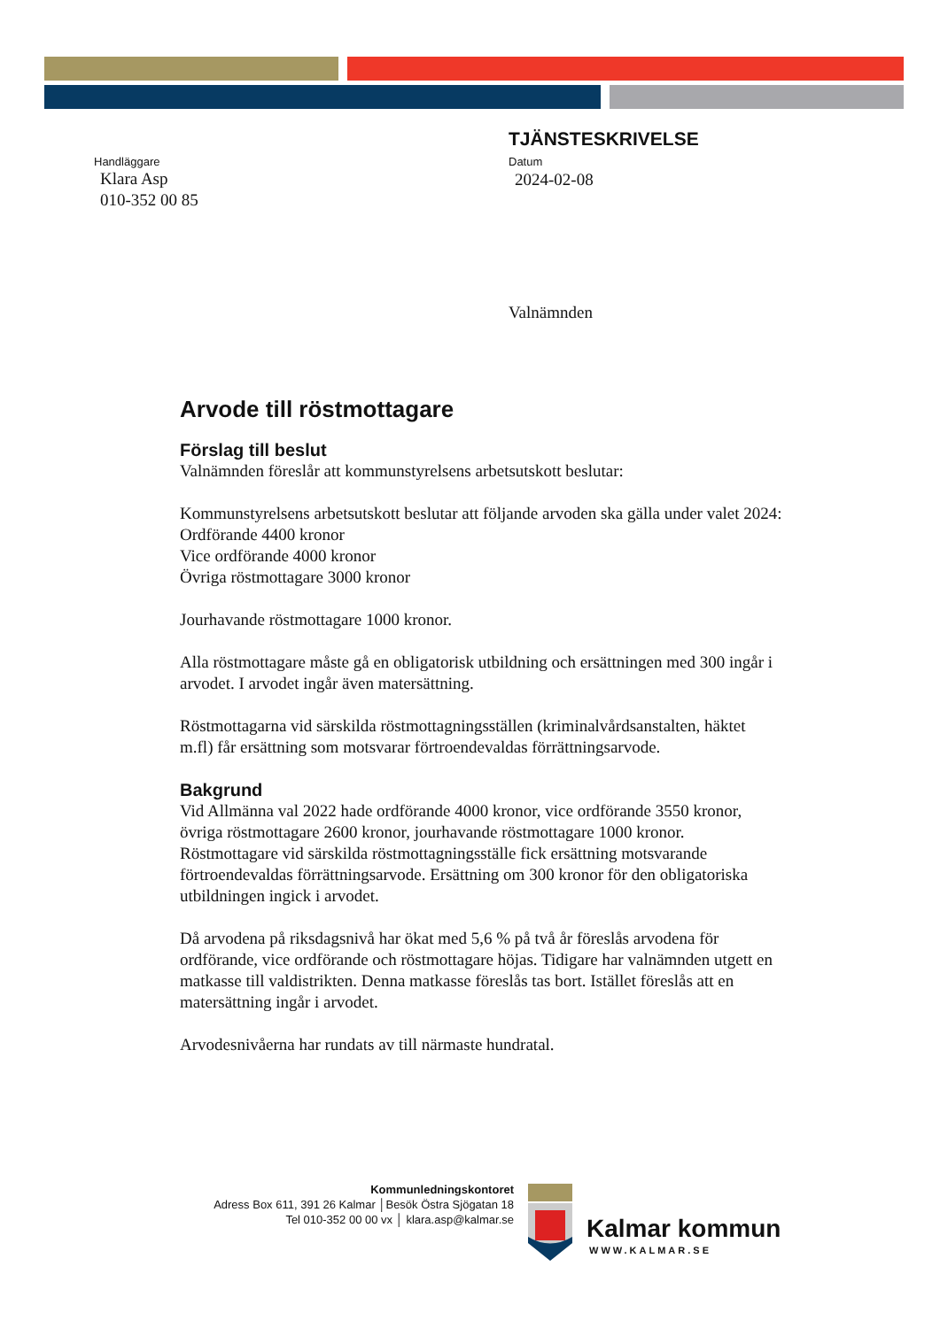Handläggare
Klara Asp
010-352 00 85
TJÄNSTESKRIVELSE
Datum
2024-02-08
Valnämnden
Arvode till röstmottagare
Förslag till beslut
Valnämnden föreslår att kommunstyrelsens arbetsutskott beslutar:
Kommunstyrelsens arbetsutskott beslutar att följande arvoden ska gälla under valet 2024:
Ordförande 4400 kronor
Vice ordförande 4000 kronor
Övriga röstmottagare 3000 kronor
Jourhavande röstmottagare 1000 kronor.
Alla röstmottagare måste gå en obligatorisk utbildning och ersättningen med 300 ingår i arvodet. I arvodet ingår även matersättning.
Röstmottagarna vid särskilda röstmottagningsställen (kriminalvårdsanstalten, häktet m.fl) får ersättning som motsvarar förtroendevaldas förrättningsarvode.
Bakgrund
Vid Allmänna val 2022 hade ordförande 4000 kronor, vice ordförande 3550 kronor, övriga röstmottagare 2600 kronor, jourhavande röstmottagare 1000 kronor. Röstmottagare vid särskilda röstmottagningsställe fick ersättning motsvarande förtroendevaldas förrättningsarvode. Ersättning om 300 kronor för den obligatoriska utbildningen ingick i arvodet.
Då arvodena på riksdagsnivå har ökat med 5,6 % på två år föreslås arvodena för ordförande, vice ordförande och röstmottagare höjas. Tidigare har valnämnden utgett en matkasse till valdistrikten. Denna matkasse föreslås tas bort. Istället föreslås att en matersättning ingår i arvodet.
Arvodesnivåerna har rundats av till närmaste hundratal.
Kommunledningskontoret
Adress Box 611, 391 26 Kalmar │Besök Östra Sjögatan 18
Tel 010-352 00 00 vx │ klara.asp@kalmar.se
Kalmar kommun
WWW.KALMAR.SE